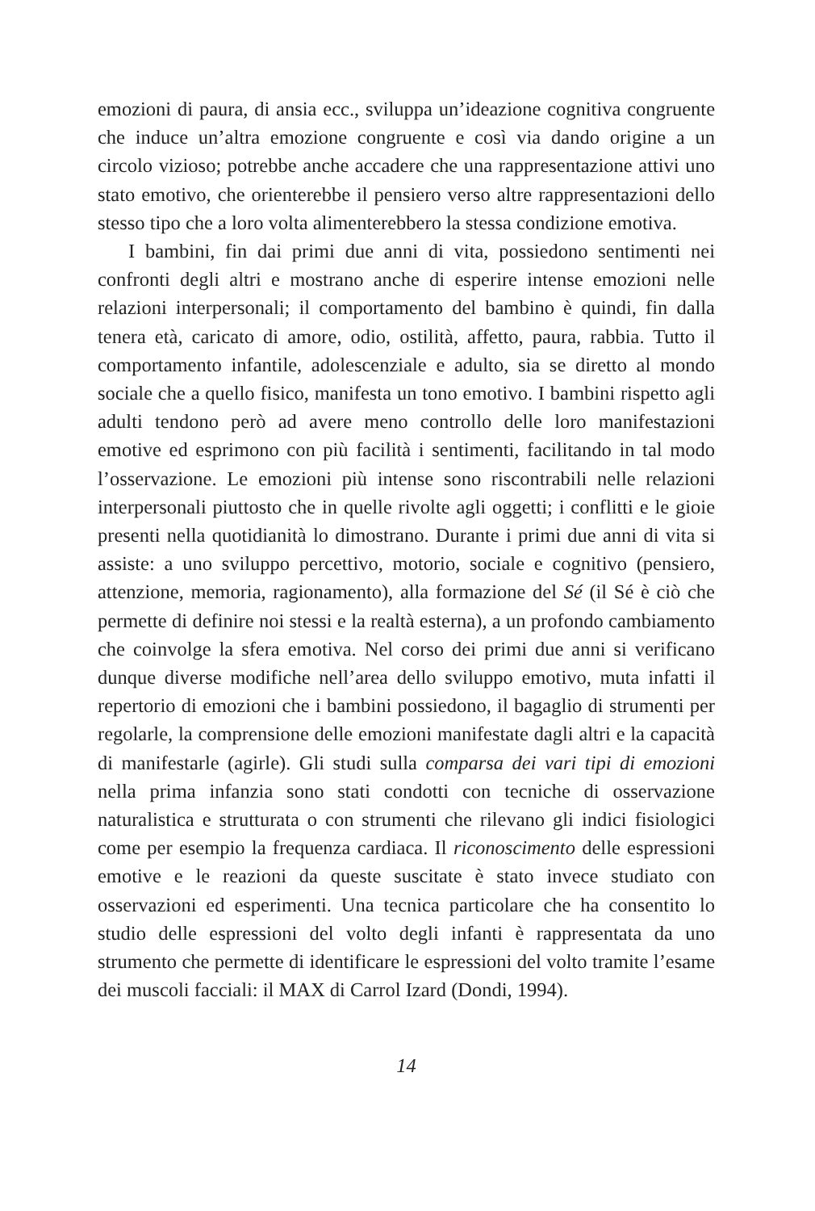emozioni di paura, di ansia ecc., sviluppa un’ideazione cognitiva congruente che induce un’altra emozione congruente e così via dando origine a un circolo vizioso; potrebbe anche accadere che una rappresentazione attivi uno stato emotivo, che orienterebbe il pensiero verso altre rappresentazioni dello stesso tipo che a loro volta alimenterebbero la stessa condizione emotiva.
I bambini, fin dai primi due anni di vita, possiedono sentimenti nei confronti degli altri e mostrano anche di esperire intense emozioni nelle relazioni interpersonali; il comportamento del bambino è quindi, fin dalla tenera età, caricato di amore, odio, ostilità, affetto, paura, rabbia. Tutto il comportamento infantile, adolescenziale e adulto, sia se diretto al mondo sociale che a quello fisico, manifesta un tono emotivo. I bambini rispetto agli adulti tendono però ad avere meno controllo delle loro manifestazioni emotive ed esprimono con più facilità i sentimenti, facilitando in tal modo l’osservazione. Le emozioni più intense sono riscontrabili nelle relazioni interpersonali piuttosto che in quelle rivolte agli oggetti; i conflitti e le gioie presenti nella quotidianità lo dimostrano. Durante i primi due anni di vita si assiste: a uno sviluppo percettivo, motorio, sociale e cognitivo (pensiero, attenzione, memoria, ragionamento), alla formazione del Sé (il Sé è ciò che permette di definire noi stessi e la realtà esterna), a un profondo cambiamento che coinvolge la sfera emotiva. Nel corso dei primi due anni si verificano dunque diverse modifiche nell’area dello sviluppo emotivo, muta infatti il repertorio di emozioni che i bambini possiedono, il bagaglio di strumenti per regolarle, la comprensione delle emozioni manifestate dagli altri e la capacità di manifestarle (agirle). Gli studi sulla comparsa dei vari tipi di emozioni nella prima infanzia sono stati condotti con tecniche di osservazione naturalistica e strutturata o con strumenti che rilevano gli indici fisiologici come per esempio la frequenza cardiaca. Il riconoscimento delle espressioni emotive e le reazioni da queste suscitate è stato invece studiato con osservazioni ed esperimenti. Una tecnica particolare che ha consentito lo studio delle espressioni del volto degli infanti è rappresentata da uno strumento che permette di identificare le espressioni del volto tramite l’esame dei muscoli facciali: il MAX di Carrol Izard (Dondi, 1994).
14